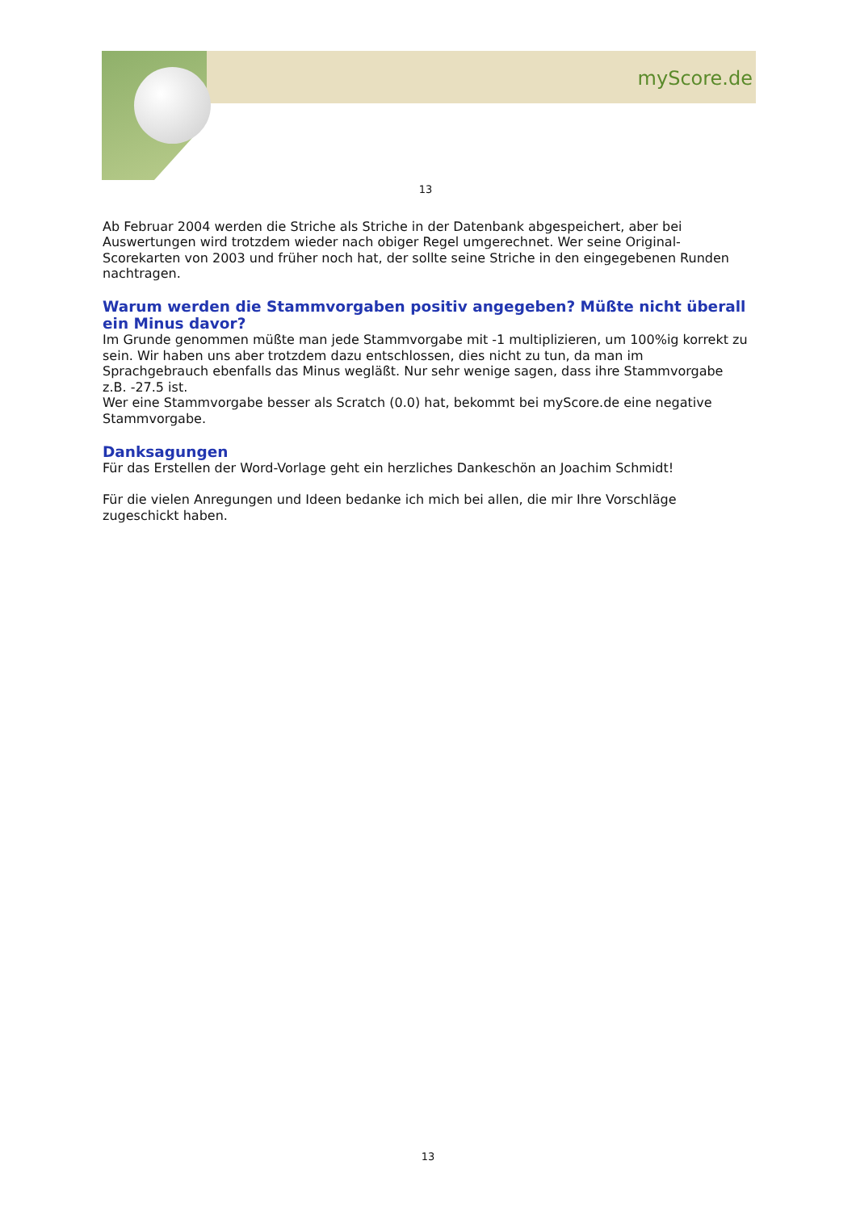myScore.de
13
Ab Februar 2004 werden die Striche als Striche in der Datenbank abgespeichert, aber bei Auswertungen wird trotzdem wieder nach obiger Regel umgerechnet. Wer seine Original-Scorekarten von 2003 und früher noch hat, der sollte seine Striche in den eingegebenen Runden nachtragen.
Warum werden die Stammvorgaben positiv angegeben? Müßte nicht überall ein Minus davor?
Im Grunde genommen müßte man jede Stammvorgabe mit -1 multiplizieren, um 100%ig korrekt zu sein. Wir haben uns aber trotzdem dazu entschlossen, dies nicht zu tun, da man im Sprachgebrauch ebenfalls das Minus wegläßt. Nur sehr wenige sagen, dass ihre Stammvorgabe z.B. -27.5 ist.
Wer eine Stammvorgabe besser als Scratch (0.0) hat, bekommt bei myScore.de eine negative Stammvorgabe.
Danksagungen
Für das Erstellen der Word-Vorlage geht ein herzliches Dankeschön an Joachim Schmidt!
Für die vielen Anregungen und Ideen bedanke ich mich bei allen, die mir Ihre Vorschläge zugeschickt haben.
13